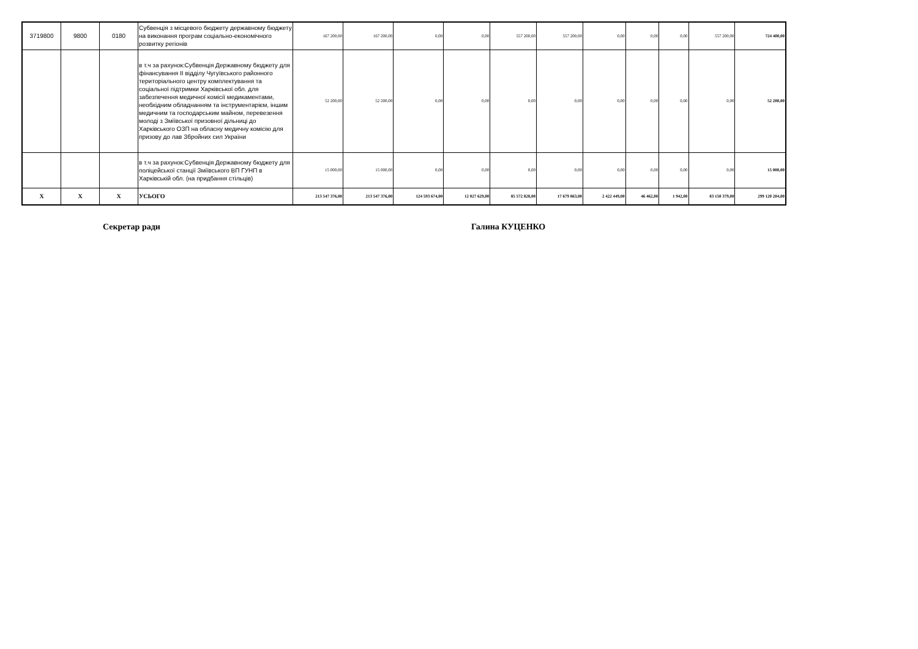| 3719800 | 9800 | 0180 | Субвенція з місцевого бюджету державному бюджету на виконання програм соціально-економічного розвитку регіонів | 167 200,00 | 167 200,00 | 0,00 | 0,00 | 557 200,00 | 557 200,00 | 0,00 | 0,00 | 0,00 | 557 200,00 | 724 400,00 |
| | | | в т.ч за рахунок:Субвенція Державному бюджету для фінансування ІІ відділу Чугуївського районного територіального центру комплектування та соціальної підтримки Харківської обл. для забезпечення медичної комісії медикаментами, необхідним обладнанням та інструментарієм, іншим медичним та господарським майном, перевезення молоді з Зміївської призовної дільниці до Харківського ОЗП на обласну медичну комісію для призову до лав Збройних сил України | 52 200,00 | 52 200,00 | 0,00 | 0,00 | 0,00 | 0,00 | 0,00 | 0,00 | 0,00 | 0,00 | 52 200,00 |
| | | | в т.ч за рахунок:Субвенція Державному бюджету для поліцейської станції Зміївського ВП ГУНП в Харківській обл. (на придбання стільців) | 15 000,00 | 15 000,00 | 0,00 | 0,00 | 0,00 | 0,00 | 0,00 | 0,00 | 0,00 | 0,00 | 15 000,00 |
| Х | Х | Х | УСЬОГО | 213 547 376,00 | 213 547 376,00 | 124 593 674,00 | 12 027 629,00 | 85 572 828,00 | 17 679 863,00 | 2 422 449,00 | 46 462,00 | 1 942,00 | 83 150 379,00 | 299 120 204,00 |
Секретар ради Галина КУЦЕНКО